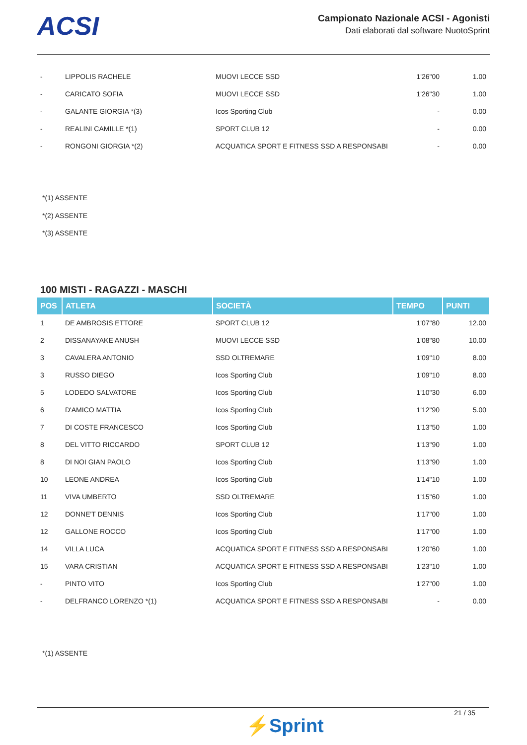ACSI
Campionato Nazionale ACSI - Agonisti
Dati elaborati dal software NuotoSprint
| - | LIPPOLIS RACHELE | MUOVI LECCE SSD | 1'26"00 | 1.00 |
| - | CARICATO SOFIA | MUOVI LECCE SSD | 1'26"30 | 1.00 |
| - | GALANTE GIORGIA *(3) | Icos Sporting Club | - | 0.00 |
| - | REALINI CAMILLE *(1) | SPORT CLUB 12 | - | 0.00 |
| - | RONGONI GIORGIA *(2) | ACQUATICA SPORT E FITNESS SSD A RESPONSABI | - | 0.00 |
*(1) ASSENTE
*(2) ASSENTE
*(3) ASSENTE
100 MISTI - RAGAZZI - MASCHI
| POS | ATLETA | SOCIETÀ | TEMPO | PUNTI |
| --- | --- | --- | --- | --- |
| 1 | DE AMBROSIS ETTORE | SPORT CLUB 12 | 1'07"80 | 12.00 |
| 2 | DISSANAYAKE ANUSH | MUOVI LECCE SSD | 1'08"80 | 10.00 |
| 3 | CAVALERA ANTONIO | SSD OLTREMARE | 1'09"10 | 8.00 |
| 3 | RUSSO DIEGO | Icos Sporting Club | 1'09"10 | 8.00 |
| 5 | LODEDO SALVATORE | Icos Sporting Club | 1'10"30 | 6.00 |
| 6 | D'AMICO MATTIA | Icos Sporting Club | 1'12"90 | 5.00 |
| 7 | DI COSTE FRANCESCO | Icos Sporting Club | 1'13"50 | 1.00 |
| 8 | DEL VITTO RICCARDO | SPORT CLUB 12 | 1'13"90 | 1.00 |
| 8 | DI NOI GIAN PAOLO | Icos Sporting Club | 1'13"90 | 1.00 |
| 10 | LEONE ANDREA | Icos Sporting Club | 1'14"10 | 1.00 |
| 11 | VIVA UMBERTO | SSD OLTREMARE | 1'15"60 | 1.00 |
| 12 | DONNE'T DENNIS | Icos Sporting Club | 1'17"00 | 1.00 |
| 12 | GALLONE ROCCO | Icos Sporting Club | 1'17"00 | 1.00 |
| 14 | VILLA LUCA | ACQUATICA SPORT E FITNESS SSD A RESPONSABI | 1'20"60 | 1.00 |
| 15 | VARA CRISTIAN | ACQUATICA SPORT E FITNESS SSD A RESPONSABI | 1'23"10 | 1.00 |
| - | PINTO VITO | Icos Sporting Club | 1'27"00 | 1.00 |
| - | DELFRANCO LORENZO *(1) | ACQUATICA SPORT E FITNESS SSD A RESPONSABI | - | 0.00 |
*(1) ASSENTE
21 / 35
⚡Sprint